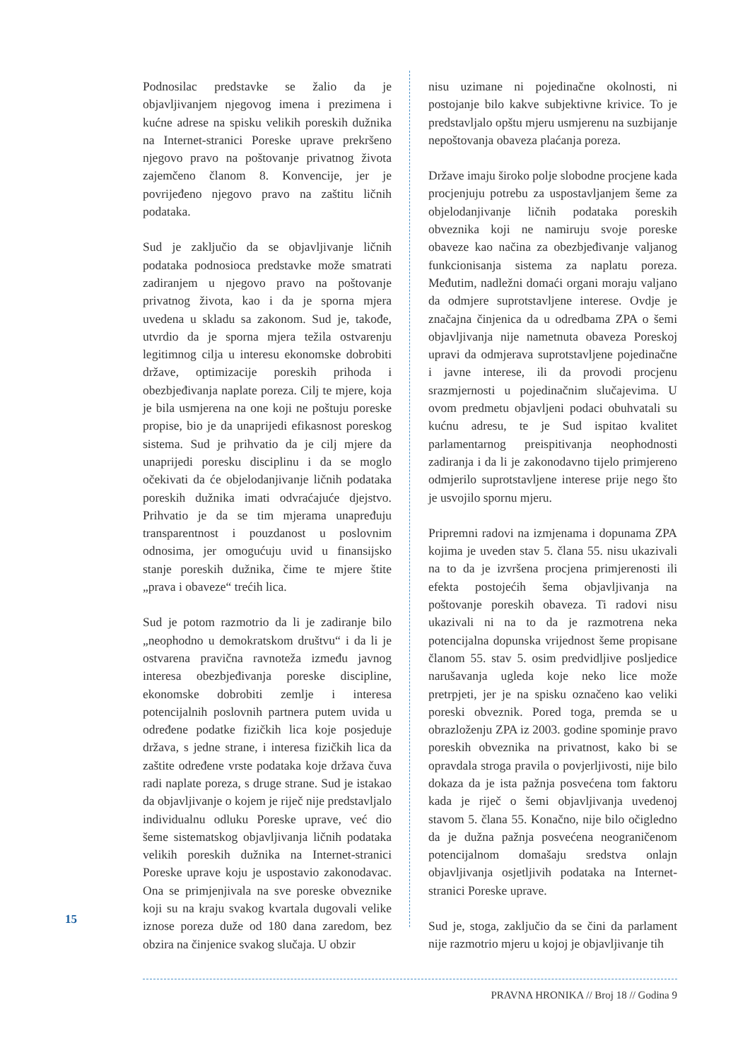Podnosilac predstavke se žalio da je objavljivanjem njegovog imena i prezimena i kućne adrese na spisku velikih poreskih dužnika na Internet-stranici Poreske uprave prekršeno njegovo pravo na poštovanje privatnog života zajemčeno članom 8. Konvencije, jer je povrijeđeno njegovo pravo na zaštitu ličnih podataka.
Sud je zaključio da se objavljivanje ličnih podataka podnosioca predstavke može smatrati zadiranjem u njegovo pravo na poštovanje privatnog života, kao i da je sporna mjera uvedena u skladu sa zakonom. Sud je, takođe, utvrdio da je sporna mjera težila ostvarenju legitimnog cilja u interesu ekonomske dobrobiti države, optimizacije poreskih prihoda i obezbjeđivanja naplate poreza. Cilj te mjere, koja je bila usmjerena na one koji ne poštuju poreske propise, bio je da unaprijedi efikasnost poreskog sistema. Sud je prihvatio da je cilj mjere da unaprijedi poresku disciplinu i da se moglo očekivati da će objelodanjivanje ličnih podataka poreskih dužnika imati odvraćajuće djejstvo. Prihvatio je da se tim mjerama unapređuju transparentnost i pouzdanost u poslovnim odnosima, jer omogućuju uvid u finansijsko stanje poreskih dužnika, čime te mjere štite „prava i obaveze“ trećih lica.
Sud je potom razmotrio da li je zadiranje bilo „neophodno u demokratskom društvu“ i da li je ostvarena pravična ravnoteža između javnog interesa obezbjeđivanja poreske discipline, ekonomske dobrobiti zemlje i interesa potencijalnih poslovnih partnera putem uvida u određene podatke fizičkih lica koje posjeduje država, s jedne strane, i interesa fizičkih lica da zaštite određene vrste podataka koje država čuva radi naplate poreza, s druge strane. Sud je istakao da objavljivanje o kojem je riječ nije predstavljalo individualnu odluku Poreske uprave, već dio šeme sistematskog objavljivanja ličnih podataka velikih poreskih dužnika na Internet-stranici Poreske uprave koju je uspostavio zakonodavac. Ona se primjenjivala na sve poreske obveznike koji su na kraju svakog kvartala dugovali velike iznose poreza duže od 180 dana zaredom, bez obzira na činjenice svakog slučaja. U obzir
nisu uzimane ni pojedinačne okolnosti, ni postojanje bilo kakve subjektivne krivice. To je predstavljalo opštu mjeru usmjerenu na suzbijanje nepoštovanja obaveza plaćanja poreza.
Države imaju široko polje slobodne procjene kada procjenjuju potrebu za uspostavljanjem šeme za objelodanjivanje ličnih podataka poreskih obveznika koji ne namiruju svoje poreske obaveze kao načina za obezbjeđivanje valjanog funkcionisanja sistema za naplatu poreza. Međutim, nadležni domaći organi moraju valjano da odmjere suprotstavljene interese. Ovdje je značajna činjenica da u odredbama ZPA o šemi objavljivanja nije nametnuta obaveza Poreskoj upravi da odmjerava suprotstavljene pojedinačne i javne interese, ili da provodi procjenu srazmjernosti u pojedinačnim slučajevima. U ovom predmetu objavljeni podaci obuhvatali su kućnu adresu, te je Sud ispitao kvalitet parlamentarnog preispitivanja neophodnosti zadiranja i da li je zakonodavno tijelo primjereno odmjerilo suprotstavljene interese prije nego što je usvojilo spornu mjeru.
Pripremni radovi na izmjenama i dopunama ZPA kojima je uveden stav 5. člana 55. nisu ukazivali na to da je izvršena procjena primjerenosti ili efekta postojećih šema objavljivanja na poštovanje poreskih obaveza. Ti radovi nisu ukazivali ni na to da je razmotrena neka potencijalna dopunska vrijednost šeme propisane članom 55. stav 5. osim predvidljive posljedice narušavanja ugleda koje neko lice može pretrpjeti, jer je na spisku označeno kao veliki poreski obveznik. Pored toga, premda se u obrazloženju ZPA iz 2003. godine spominje pravo poreskih obveznika na privatnost, kako bi se opravdala stroga pravila o povjerljivosti, nije bilo dokaza da je ista pažnja posvećena tom faktoru kada je riječ o šemi objavljivanja uvedenoj stavom 5. člana 55. Konačno, nije bilo očigledno da je dužna pažnja posvećena neograničenom potencijalnom domašaju sredstva onlajn objavljivanja osjetljivih podataka na Internet-stranici Poreske uprave.
Sud je, stoga, zaključio da se čini da parlament nije razmotrio mjeru u kojoj je objavljivanje tih
15
PRAVNA HRONIKA // Broj 18 // Godina 9